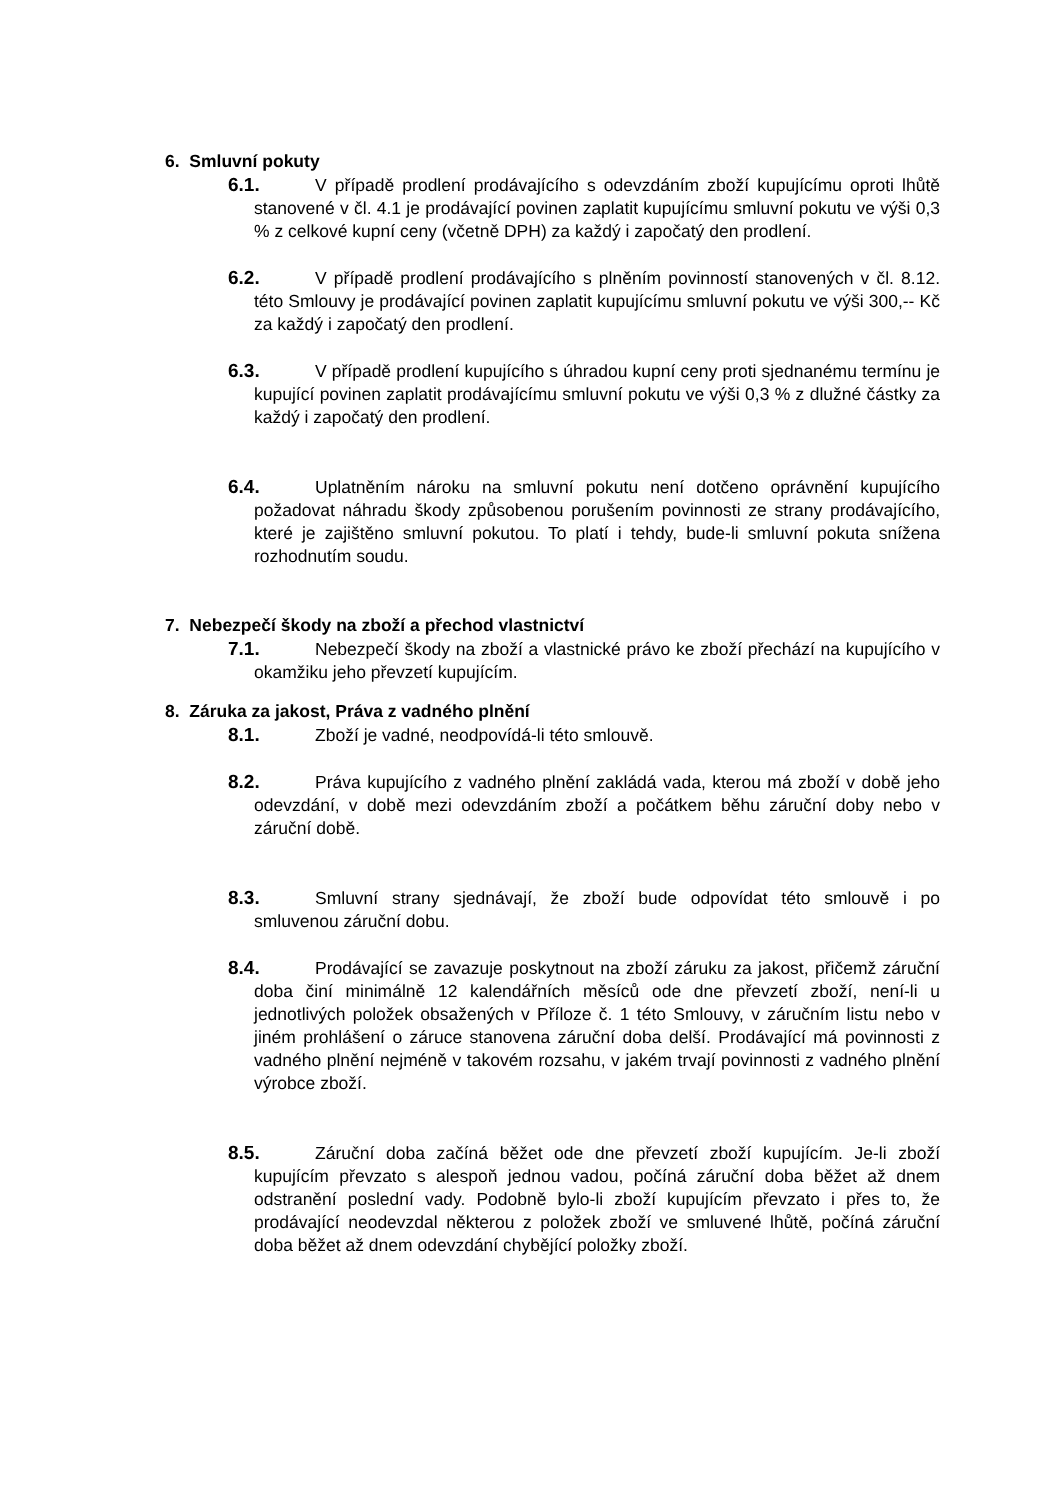6. Smluvní pokuty
6.1. V případě prodlení prodávajícího s odevzdáním zboží kupujícímu oproti lhůtě stanovené v čl. 4.1 je prodávající povinen zaplatit kupujícímu smluvní pokutu ve výši 0,3 % z celkové kupní ceny (včetně DPH) za každý i započatý den prodlení.
6.2. V případě prodlení prodávajícího s plněním povinností stanovených v čl. 8.12. této Smlouvy je prodávající povinen zaplatit kupujícímu smluvní pokutu ve výši 300,-- Kč za každý i započatý den prodlení.
6.3. V případě prodlení kupujícího s úhradou kupní ceny proti sjednanému termínu je kupující povinen zaplatit prodávajícímu smluvní pokutu ve výši 0,3 % z dlužné částky za každý i započatý den prodlení.
6.4. Uplatněním nároku na smluvní pokutu není dotčeno oprávnění kupujícího požadovat náhradu škody způsobenou porušením povinnosti ze strany prodávajícího, které je zajištěno smluvní pokutou. To platí i tehdy, bude-li smluvní pokuta snížena rozhodnutím soudu.
7. Nebezpečí škody na zboží a přechod vlastnictví
7.1. Nebezpečí škody na zboží a vlastnické právo ke zboží přechází na kupujícího v okamžiku jeho převzetí kupujícím.
8. Záruka za jakost, Práva z vadného plnění
8.1. Zboží je vadné, neodpovídá-li této smlouvě.
8.2. Práva kupujícího z vadného plnění zakládá vada, kterou má zboží v době jeho odevzdání, v době mezi odevzdáním zboží a počátkem běhu záruční doby nebo v záruční době.
8.3. Smluvní strany sjednávají, že zboží bude odpovídat této smlouvě i po smluvenou záruční dobu.
8.4. Prodávající se zavazuje poskytnout na zboží záruku za jakost, přičemž záruční doba činí minimálně 12 kalendářních měsíců ode dne převzetí zboží, není-li u jednotlivých položek obsažených v Příloze č. 1 této Smlouvy, v záručním listu nebo v jiném prohlášení o záruce stanovena záruční doba delší. Prodávající má povinnosti z vadného plnění nejméně v takovém rozsahu, v jakém trvají povinnosti z vadného plnění výrobce zboží.
8.5. Záruční doba začíná běžet ode dne převzetí zboží kupujícím. Je-li zboží kupujícím převzato s alespoň jednou vadou, počíná záruční doba běžet až dnem odstranění poslední vady. Podobně bylo-li zboží kupujícím převzato i přes to, že prodávající neodevzdal některou z položek zboží ve smluvené lhůtě, počíná záruční doba běžet až dnem odevzdání chybějící položky zboží.